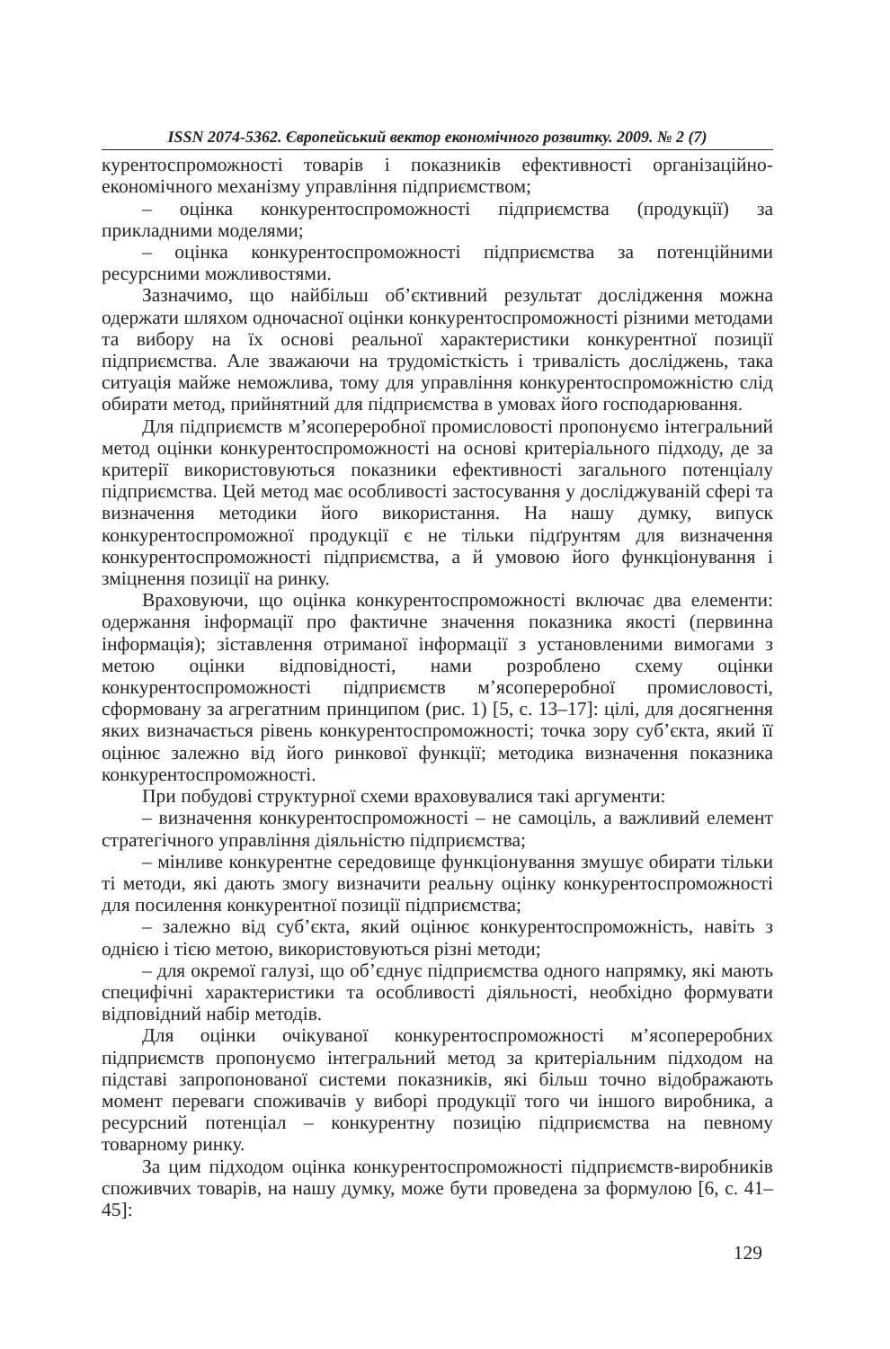ISSN 2074-5362. Європейський вектор економічного розвитку. 2009. № 2 (7)
курентоспроможності товарів і показників ефективності організаційно-економічного механізму управління підприємством;
– оцінка конкурентоспроможності підприємства (продукції) за прикладними моделями;
– оцінка конкурентоспроможності підприємства за потенційними ресурсними можливостями.
Зазначимо, що найбільш об’єктивний результат дослідження можна одержати шляхом одночасної оцінки конкурентоспроможності різними методами та вибору на їх основі реальної характеристики конкурентної позиції підприємства. Але зважаючи на трудомісткість і тривалість досліджень, така ситуація майже неможлива, тому для управління конкурентоспроможністю слід обирати метод, прийнятний для підприємства в умовах його господарювання.
Для підприємств м’ясопереробної промисловості пропонуємо інтегральний метод оцінки конкурентоспроможності на основі критеріального підходу, де за критерії використовуються показники ефективності загального потенціалу підприємства. Цей метод має особливості застосування у досліджуваній сфері та визначення методики його використання. На нашу думку, випуск конкурентоспроможної продукції є не тільки підґрунтям для визначення конкурентоспроможності підприємства, а й умовою його функціонування і зміцнення позиції на ринку.
Враховуючи, що оцінка конкурентоспроможності включає два елементи: одержання інформації про фактичне значення показника якості (первинна інформація); зіставлення отриманої інформації з установленими вимогами з метою оцінки відповідності, нами розроблено схему оцінки конкурентоспроможності підприємств м’ясопереробної промисловості, сформовану за агрегатним принципом (рис. 1) [5, с. 13–17]: цілі, для досягнення яких визначається рівень конкурентоспроможності; точка зору суб’єкта, який її оцінює залежно від його ринкової функції; методика визначення показника конкурентоспроможності.
При побудові структурної схеми враховувалися такі аргументи:
– визначення конкурентоспроможності – не самоціль, а важливий елемент стратегічного управління діяльністю підприємства;
– мінливе конкурентне середовище функціонування змушує обирати тільки ті методи, які дають змогу визначити реальну оцінку конкурентоспроможності для посилення конкурентної позиції підприємства;
– залежно від суб’єкта, який оцінює конкурентоспроможність, навіть з однією і тією метою, використовуються різні методи;
– для окремої галузі, що об’єднує підприємства одного напрямку, які мають специфічні характеристики та особливості діяльності, необхідно формувати відповідний набір методів.
Для оцінки очікуваної конкурентоспроможності м’ясопереробних підприємств пропонуємо інтегральний метод за критеріальним підходом на підставі запропонованої системи показників, які більш точно відображають момент переваги споживачів у виборі продукції того чи іншого виробника, а ресурсний потенціал – конкурентну позицію підприємства на певному товарному ринку.
За цим підходом оцінка конкурентоспроможності підприємств-виробників споживчих товарів, на нашу думку, може бути проведена за формулою [6, с. 41–45]:
129